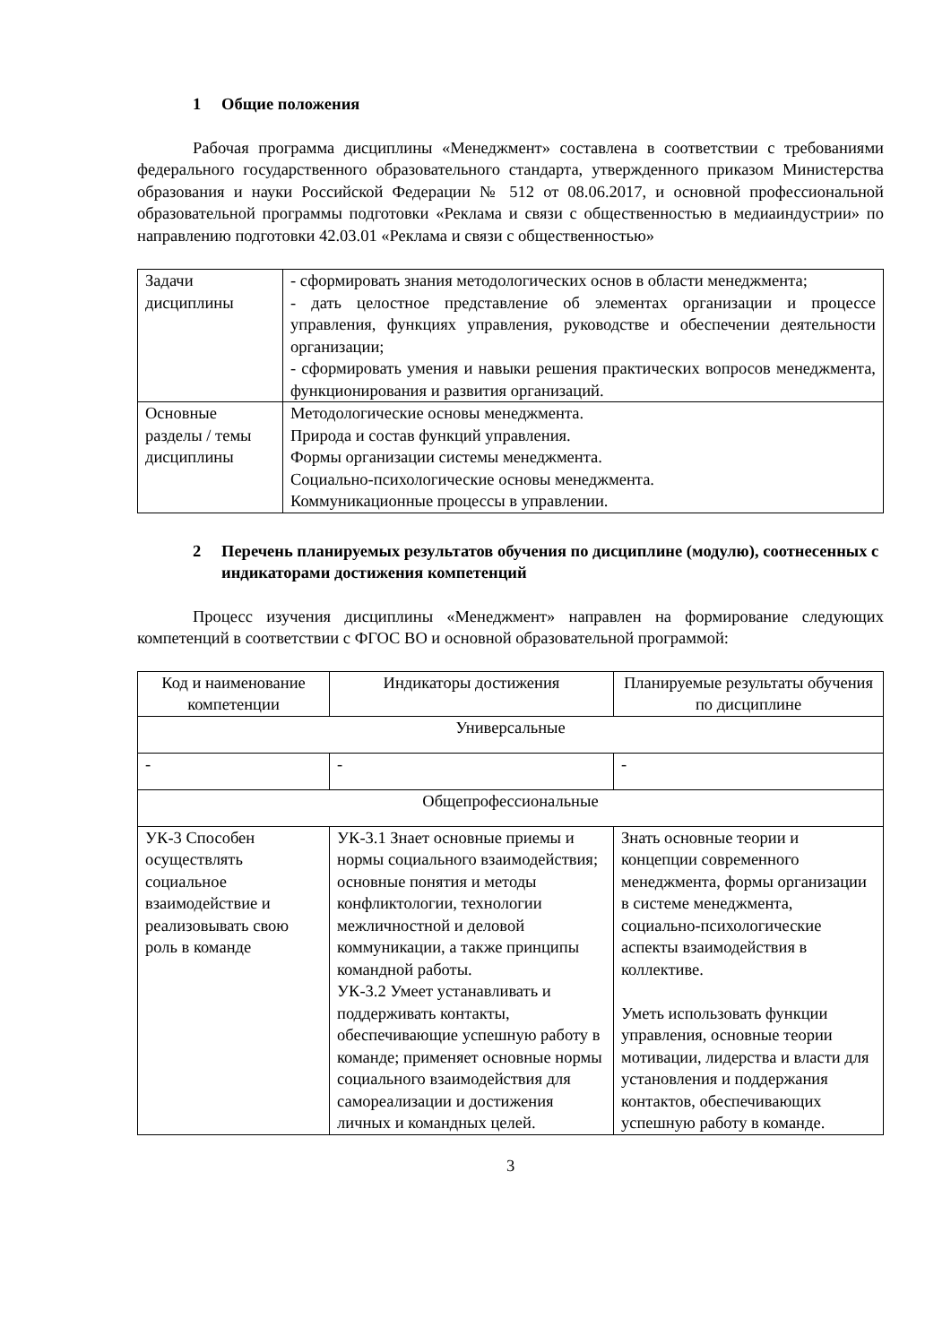1 Общие положения
Рабочая программа дисциплины «Менеджмент» составлена в соответствии с требованиями федерального государственного образовательного стандарта, утвержденного приказом Министерства образования и науки Российской Федерации № 512 от 08.06.2017, и основной профессиональной образовательной программы подготовки «Реклама и связи с общественностью в медиаиндустрии» по направлению подготовки 42.03.01 «Реклама и связи с общественностью»
| Задачи дисциплины | - сформировать знания методологических основ в области менеджмента; - дать целостное представление об элементах организации и процессе управления, функциях управления, руководстве и обеспечении деятельности организации; - сформировать умения и навыки решения практических вопросов менеджмента, функционирования и развития организаций. |
| Основные разделы / темы дисциплины | Методологические основы менеджмента. Природа и состав функций управления. Формы организации системы менеджмента. Социально-психологические основы менеджмента. Коммуникационные процессы в управлении. |
2 Перечень планируемых результатов обучения по дисциплине (модулю), соотнесенных с индикаторами достижения компетенций
Процесс изучения дисциплины «Менеджмент» направлен на формирование следующих компетенций в соответствии с ФГОС ВО и основной образовательной программой:
| Код и наименование компетенции | Индикаторы достижения | Планируемые результаты обучения по дисциплине |
| Универсальные | | |
| - | - | - |
| Общепрофессиональные | | |
| УК-3 Способен осуществлять социальное взаимодействие и реализовывать свою роль в команде | УК-3.1 Знает основные приемы и нормы социального взаимодействия; основные понятия и методы конфликтологии, технологии межличностной и деловой коммуникации, а также принципы командной работы. УК-3.2 Умеет устанавливать и поддерживать контакты, обеспечивающие успешную работу в команде; применяет основные нормы социального взаимодействия для самореализации и достижения личных и командных целей. | Знать основные теории и концепции современного менеджмента, формы организации в системе менеджмента, социально-психологические аспекты взаимодействия в коллективе. Уметь использовать функции управления, основные теории мотивации, лидерства и власти для установления и поддержания контактов, обеспечивающих успешную работу в команде. |
3